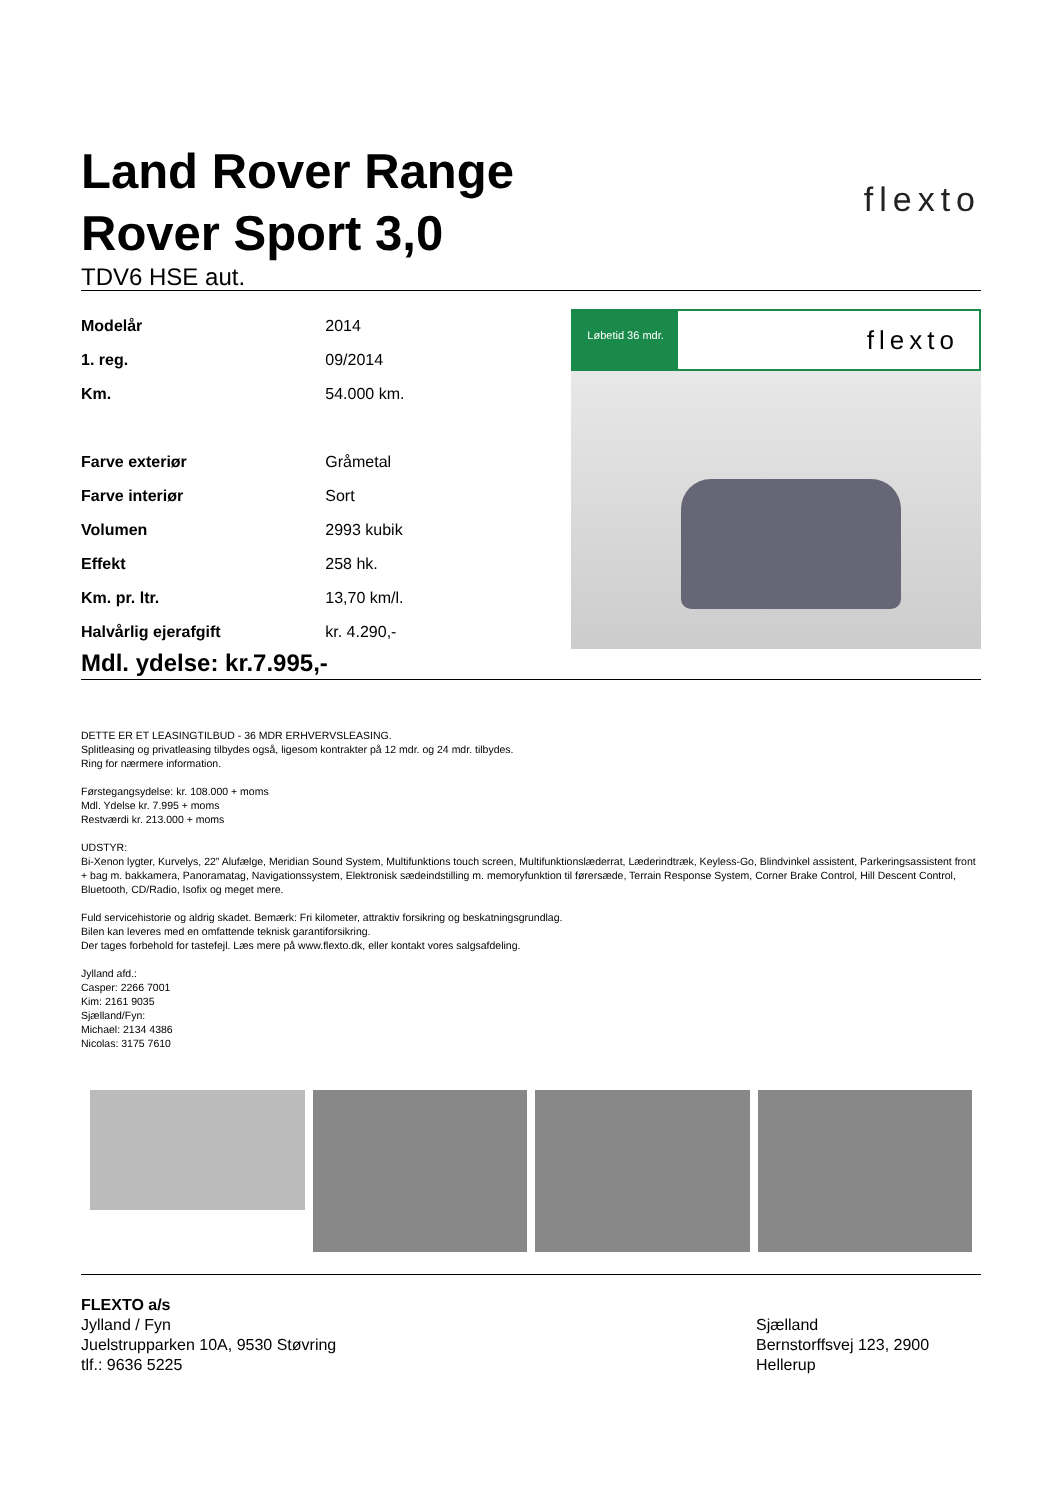Land Rover Range
Rover Sport 3,0
TDV6 HSE aut.
flexto
| Modelår | 2014 |
| 1. reg. | 09/2014 |
| Km. | 54.000 km. |
| Farve exteriør | Gråmetal |
| Farve interiør | Sort |
| Volumen | 2993 kubik |
| Effekt | 258 hk. |
| Km. pr. ltr. | 13,70 km/l. |
| Halvårlig ejerafgift | kr. 4.290,- |
Løbetid 36 mdr. flexto
Mdl. ydelse: kr.7.995,-
DETTE ER ET LEASINGTILBUD - 36 MDR ERHVERVSLEASING.
Splitleasing og privatleasing tilbydes også, ligesom kontrakter på 12 mdr. og 24 mdr. tilbydes.
Ring for nærmere information.
Førstegangsydelse: kr. 108.000 + moms
Mdl. Ydelse kr. 7.995 + moms
Restværdi kr. 213.000 + moms
UDSTYR:
Bi-Xenon lygter, Kurvelys, 22” Alufælge, Meridian Sound System, Multifunktions touch screen, Multifunktionslæderrat, Læderindtræk, Keyless-Go, Blindvinkel assistent, Parkeringsassistent front + bag m. bakkamera, Panoramatag, Navigationssystem, Elektronisk sædeindstilling m. memoryfunktion til førersæde, Terrain Response System, Corner Brake Control, Hill Descent Control, Bluetooth, CD/Radio, Isofix og meget mere.
Fuld servicehistorie og aldrig skadet. Bemærk: Fri kilometer, attraktiv forsikring og beskatningsgrundlag.
Bilen kan leveres med en omfattende teknisk garantiforsikring.
Der tages forbehold for tastefejl. Læs mere på www.flexto.dk, eller kontakt vores salgsafdeling.
Jylland afd.:
Casper: 2266 7001
Kim: 2161 9035
Sjælland/Fyn:
Michael: 2134 4386
Nicolas: 3175 7610
FLEXTO a/s
Jylland / Fyn
Juelstrupparken 10A, 9530 Støvring
tlf.: 9636 5225
Sjælland
Bernstorffsvej 123, 2900 Hellerup